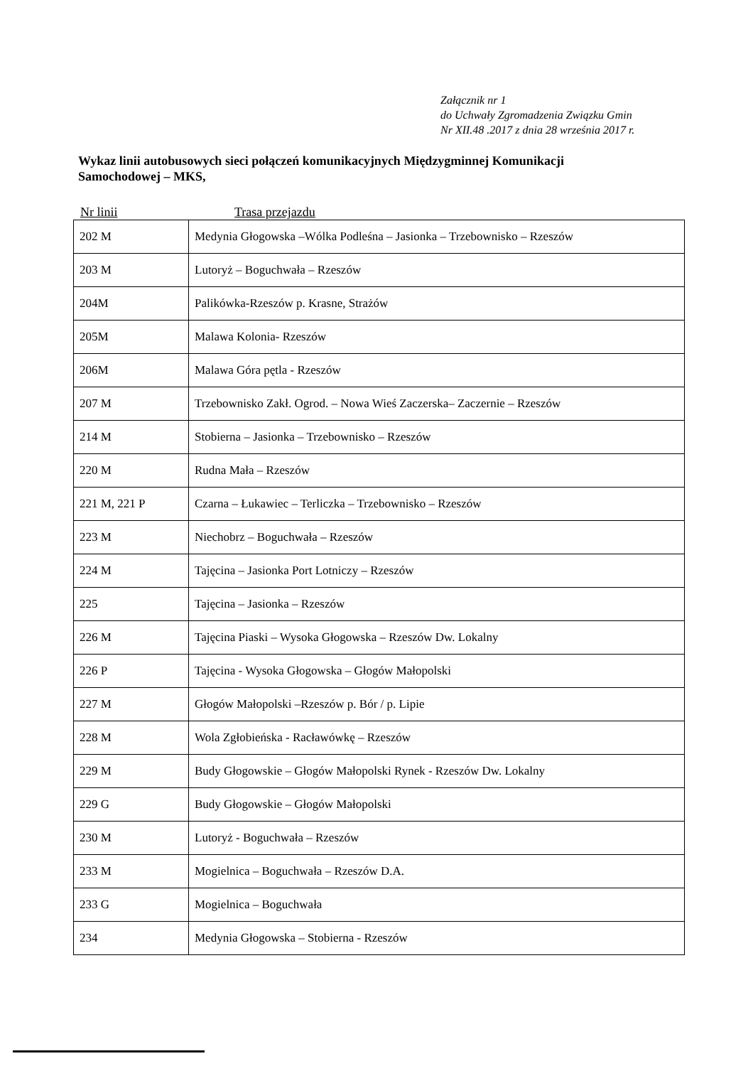Załącznik nr 1
do Uchwały Zgromadzenia Związku Gmin
Nr XII.48 .2017 z dnia 28 września 2017 r.
Wykaz linii autobusowych sieci połączeń komunikacyjnych Międzygminnej Komunikacji Samochodowej – MKS,
Nr linii Trasa przejazdu
| 202 M | Medynia Głogowska –Wólka Podleśna – Jasionka – Trzebownisko – Rzeszów |
| 203 M | Lutoryż – Boguchwała – Rzeszów |
| 204M | Palikówka-Rzeszów p. Krasne, Strażów |
| 205M | Malawa Kolonia- Rzeszów |
| 206M | Malawa Góra pętla - Rzeszów |
| 207 M | Trzebownisko Zakł. Ogrod. – Nowa Wieś Zaczerska– Zaczernie – Rzeszów |
| 214 M | Stobierna – Jasionka – Trzebownisko – Rzeszów |
| 220 M | Rudna Mała – Rzeszów |
| 221 M, 221 P | Czarna – Łukawiec – Terliczka – Trzebownisko – Rzeszów |
| 223 M | Niechobrz – Boguchwała – Rzeszów |
| 224 M | Tajęcina – Jasionka Port Lotniczy – Rzeszów |
| 225 | Tajęcina – Jasionka – Rzeszów |
| 226 M | Tajęcina Piaski – Wysoka Głogowska – Rzeszów Dw. Lokalny |
| 226 P | Tajęcina - Wysoka Głogowska – Głogów Małopolski |
| 227 M | Głogów Małopolski –Rzeszów p. Bór / p. Lipie |
| 228 M | Wola Zgłobieńska - Racławówkę – Rzeszów |
| 229 M | Budy Głogowskie – Głogów Małopolski Rynek - Rzeszów Dw. Lokalny |
| 229 G | Budy Głogowskie – Głogów Małopolski |
| 230 M | Lutoryż - Boguchwała – Rzeszów |
| 233 M | Mogielnica – Boguchwała – Rzeszów D.A. |
| 233 G | Mogielnica – Boguchwała |
| 234 | Medynia Głogowska – Stobierna - Rzeszów |